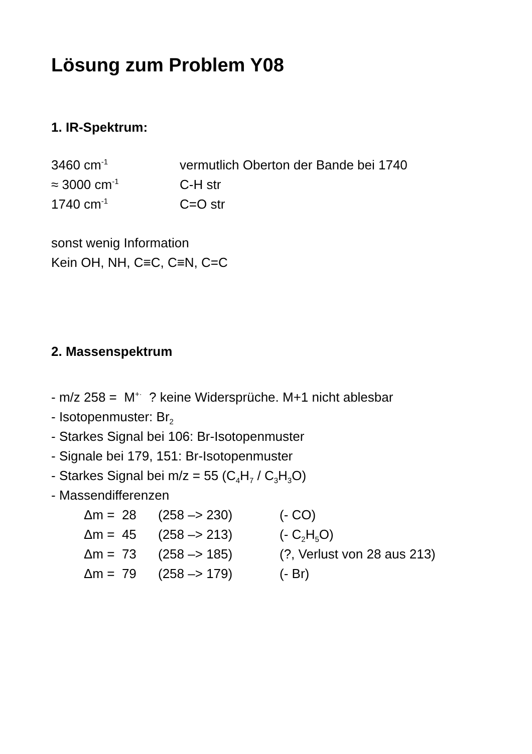Lösung zum Problem Y08
1. IR-Spektrum:
3460 cm<sup>-1</sup> vermutlich Oberton der Bande bei 1740
≈ 3000 cm<sup>-1</sup> C-H str
1740 cm<sup>-1</sup> C=O str
sonst wenig Information
Kein OH, NH, C≡C, C≡N, C=C
2. Massenspektrum
- m/z 258 = M<sup>+·</sup> ? keine Widersprüche. M+1 nicht ablesbar
- Isotopenmuster: Br<sub>2</sub>
- Starkes Signal bei 106: Br-Isotopenmuster
- Signale bei 179, 151: Br-Isotopenmuster
- Starkes Signal bei m/z = 55 (C<sub>4</sub>H<sub>7</sub> / C<sub>3</sub>H<sub>3</sub>O)
- Massendifferenzen
Δm = 28 (258 –> 230) (- CO) Δm = 45 (258 –> 213) (- C<sub>2</sub>H<sub>5</sub>O) Δm = 73 (258 –> 185) (?, Verlust von 28 aus 213) Δm = 79 (258 –> 179) (- Br)